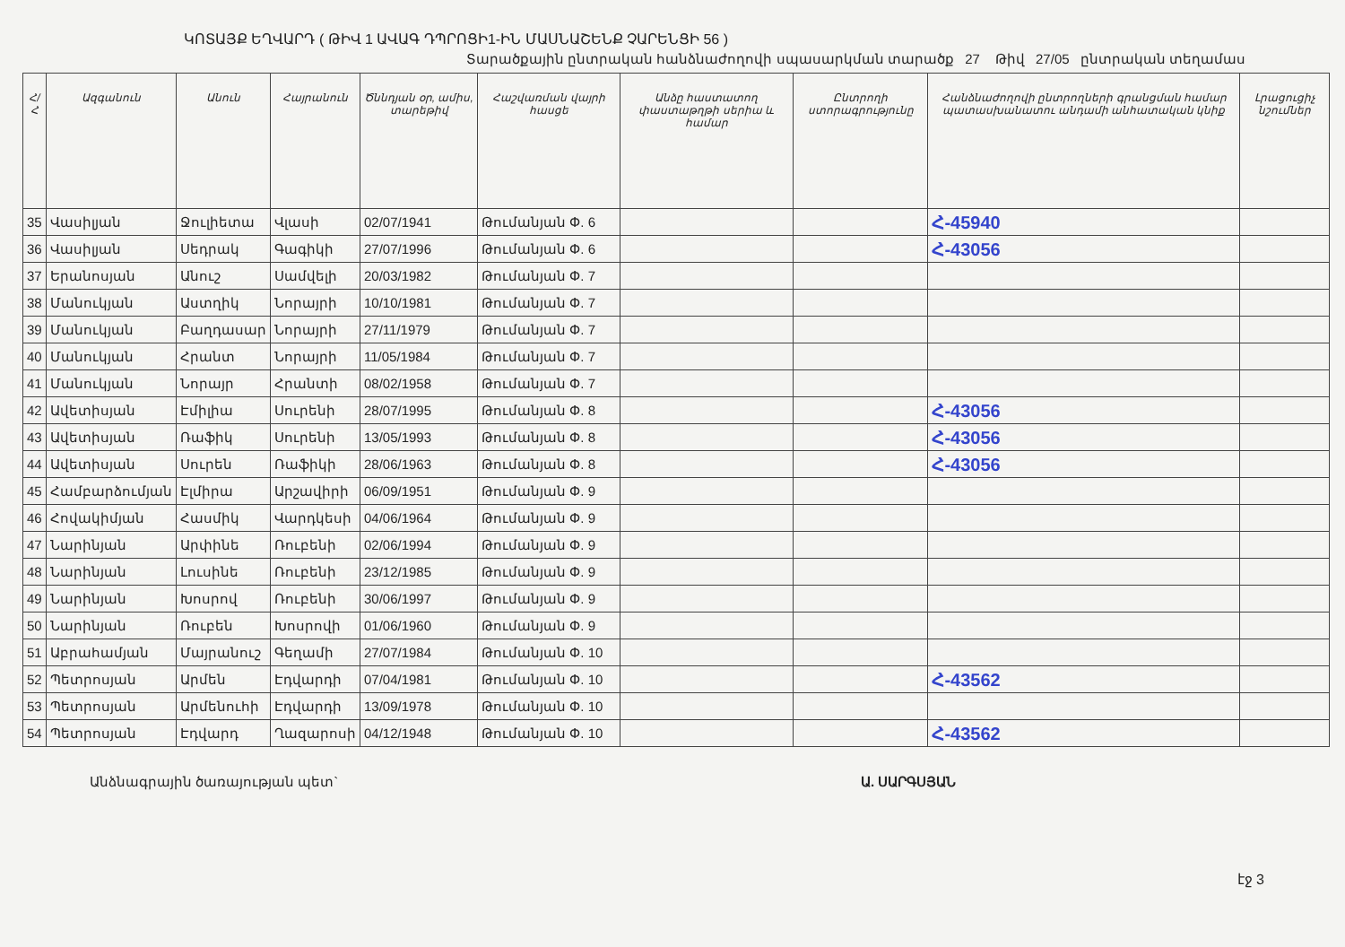ԿՈՏԱՅՔ ԵՂՎԱՐԴ ( ԹԻՎ 1 ԱՎԱԳ ԴՊՐՈՑԻ1-ԻՆ ՄԱՍՆԱՇԵՆՔ ՉԱՐԵՆՑԻ 56 )
Տարածքային ընտրական հանձնաժողովի սպասարկման տարածք 27 Թիվ 27/05 ընտրական տեղամաս
| Հ/Հ | Ազգանուն | Անուն | Հայրանուն | Ծննդյան օր, ամիս, տարեթիվ | Հաշվառման վայրի հասցե | Անձը հաստատող փաստաթղթի սերիա և համար | Ընտրողի ստորագրությունը | Հանձնաժողովի ընտրողների գրանցման համար պատասխանատու անդամի անհատական կնիք | Լրացուցիչ նշումներ |
| --- | --- | --- | --- | --- | --- | --- | --- | --- | --- |
| 35 | Վասիլյան | Ջուլիետա | Վլասի | 02/07/1941 | Թումանյան Փ. 6 | | | Հ-45940 | |
| 36 | Վասիլյան | Սեդրակ | Գագիկի | 27/07/1996 | Թումանյան Փ. 6 | | | Հ-43056 | |
| 37 | Երանոսյան | Անուշ | Սամվելի | 20/03/1982 | Թումանյան Փ. 7 | | | | |
| 38 | Մանուկյան | Աստղիկ | Նորայրի | 10/10/1981 | Թումանյան Փ. 7 | | | | |
| 39 | Մանուկյան | Բաղդասար | Նորայրի | 27/11/1979 | Թումանյան Փ. 7 | | | | |
| 40 | Մանուկյան | Հրանտ | Նորայրի | 11/05/1984 | Թումանյան Փ. 7 | | | | |
| 41 | Մանուկյան | Նորայր | Հրանտի | 08/02/1958 | Թումանյան Փ. 7 | | | | |
| 42 | Ավետիսյան | Էմիլիա | Սուրենի | 28/07/1995 | Թումանյան Փ. 8 | | | Հ-43056 | |
| 43 | Ավետիսյան | Ռաֆիկ | Սուրենի | 13/05/1993 | Թումանյան Փ. 8 | | | Հ-43056 | |
| 44 | Ավետիսյան | Սուրեն | Ռաֆիկի | 28/06/1963 | Թումանյան Փ. 8 | | | Հ-43056 | |
| 45 | Համբարձումյան | Էլմիրա | Արշավիրի | 06/09/1951 | Թումանյան Փ. 9 | | | | |
| 46 | Հովակիմյան | Հասմիկ | Վարդկեսի | 04/06/1964 | Թումանյան Փ. 9 | | | | |
| 47 | Նարինյան | Արփինե | Ռուբենի | 02/06/1994 | Թումանյան Փ. 9 | | | | |
| 48 | Նարինյան | Լուսինե | Ռուբենի | 23/12/1985 | Թումանյան Փ. 9 | | | | |
| 49 | Նարինյան | Խոսրով | Ռուբենի | 30/06/1997 | Թումանյան Փ. 9 | | | | |
| 50 | Նարինյան | Ռուբեն | Խոսրովի | 01/06/1960 | Թումանյան Փ. 9 | | | | |
| 51 | Աբրահամյան | Մայրանուշ | Գեղամի | 27/07/1984 | Թումանյան Փ. 10 | | | | |
| 52 | Պետրոսյան | Արմեն | Էդվարդի | 07/04/1981 | Թումանյան Փ. 10 | | | Հ-43562 | |
| 53 | Պետրոսյան | Արմենուհի | Էդվարդի | 13/09/1978 | Թումանյան Փ. 10 | | | | |
| 54 | Պետրոսյան | Էդվարդ | Ղազարոսի | 04/12/1948 | Թումանյան Փ. 10 | | | Հ-43562 | |
Անձնագրային ծառայության պետ` Ա. ՍԱՐԳՍՅԱՆ
էջ 3